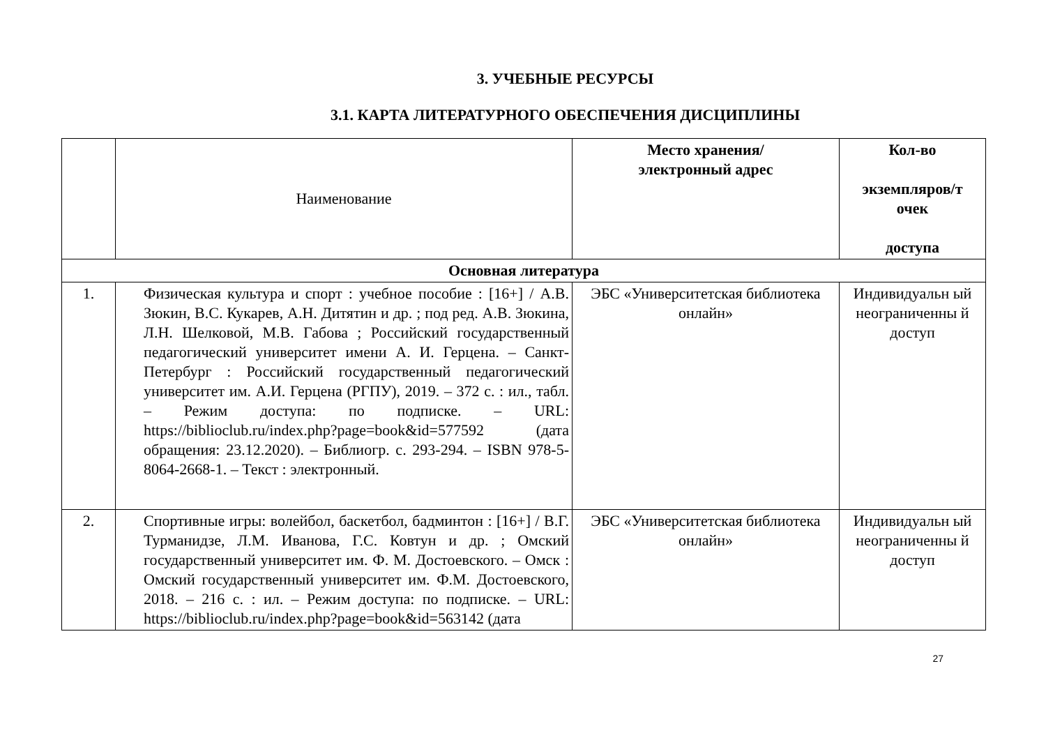3. УЧЕБНЫЕ РЕСУРСЫ
3.1. КАРТА ЛИТЕРАТУРНОГО ОБЕСПЕЧЕНИЯ ДИСЦИПЛИНЫ
| | Наименование | Место хранения/ электронный адрес | Кол-во экземпляров/т очек доступа |
| --- | --- | --- | --- |
| Основная литература | | | |
| 1. | Физическая культура и спорт : учебное пособие : [16+] / А.В. Зюкин, В.С. Кукарев, А.Н. Дитятин и др. ; под ред. А.В. Зюкина, Л.Н. Шелковой, М.В. Габова ; Российский государственный педагогический университет имени А. И. Герцена. – Санкт-Петербург : Российский государственный педагогический университет им. А.И. Герцена (РГПУ), 2019. – 372 с. : ил., табл. – Режим доступа: по подписке. – URL: https://biblioclub.ru/index.php?page=book&id=577592 (дата обращения: 23.12.2020). – Библиогр. с. 293-294. – ISBN 978-5-8064-2668-1. – Текст : электронный. | ЭБС «Университетская библиотека онлайн» | Индивидуальн ый неограниченны й доступ |
| 2. | Спортивные игры: волейбол, баскетбол, бадминтон : [16+] / В.Г. Турманидзе, Л.М. Иванова, Г.С. Ковтун и др. ; Омский государственный университет им. Ф. М. Достоевского. – Омск : Омский государственный университет им. Ф.М. Достоевского, 2018. – 216 с. : ил. – Режим доступа: по подписке. – URL: https://biblioclub.ru/index.php?page=book&id=563142 (дата | ЭБС «Университетская библиотека онлайн» | Индивидуальн ый неограниченны й доступ |
27